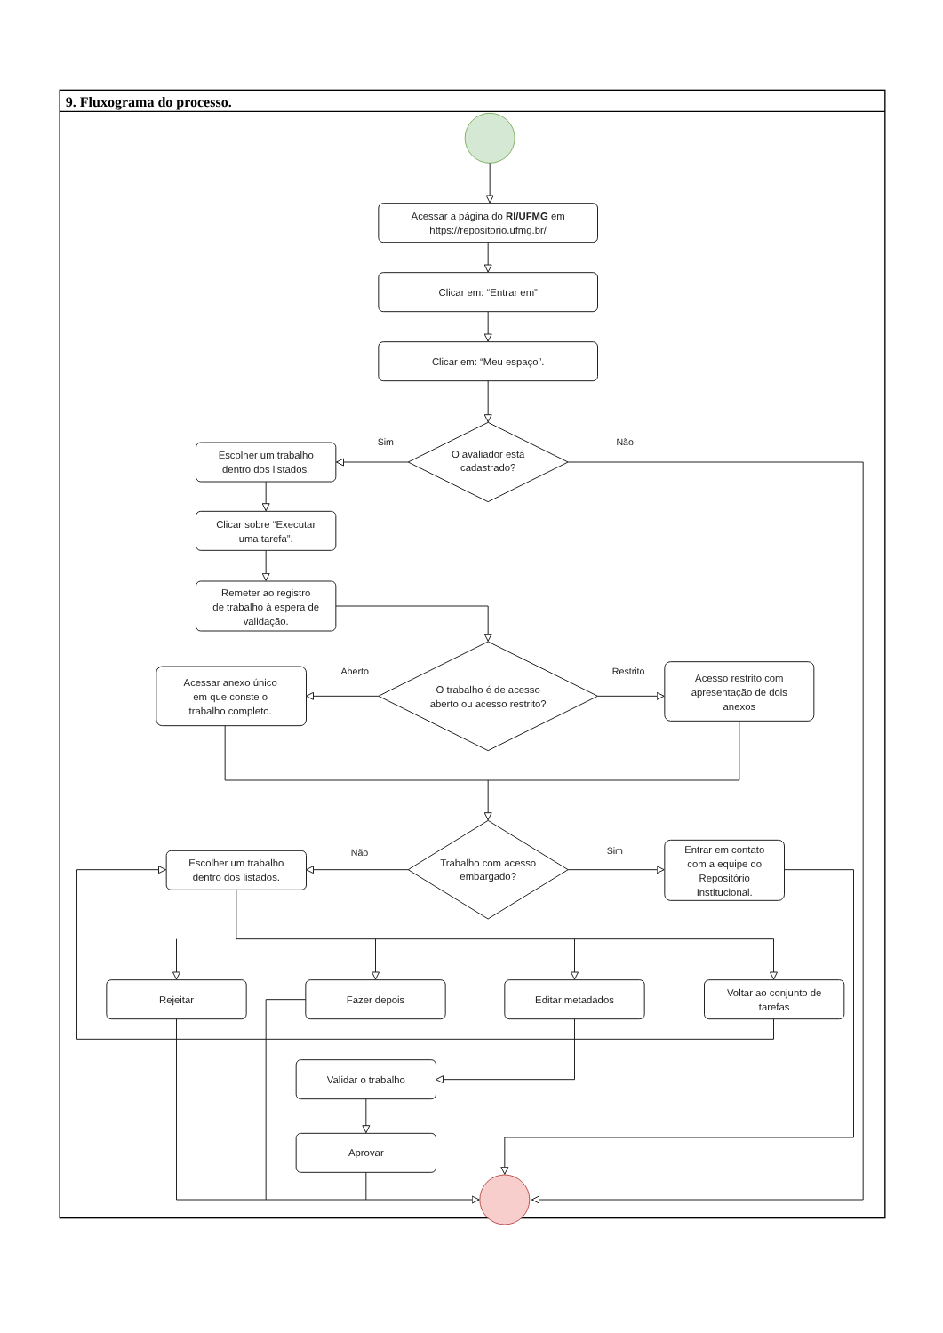9. Fluxograma do processo.
Acessar a página do RI/UFMG em
https://repositorio.ufmg.br/
Clicar em: “Entrar em”
Clicar em: “Meu espaço”.
O avaliador está
cadastrado?
Sim
Não
Escolher um trabalho
dentro dos listados.
Clicar sobre “Executar
uma tarefa”.
Remeter ao registro
de trabalho à espera de
validação.
O trabalho é de acesso
aberto ou acesso restrito?
Aberto
Restrito
Acessar anexo único
em que conste o
trabalho completo.
Acesso restrito com
apresentação de dois
anexos
Trabalho com acesso
embargado?
Não
Sim
Escolher um trabalho
dentro dos listados.
Entrar em contato
com a equipe do
Repositório
Institucional.
Rejeitar
Fazer depois
Editar metadados
Voltar ao conjunto de
tarefas
Validar o trabalho
Aprovar